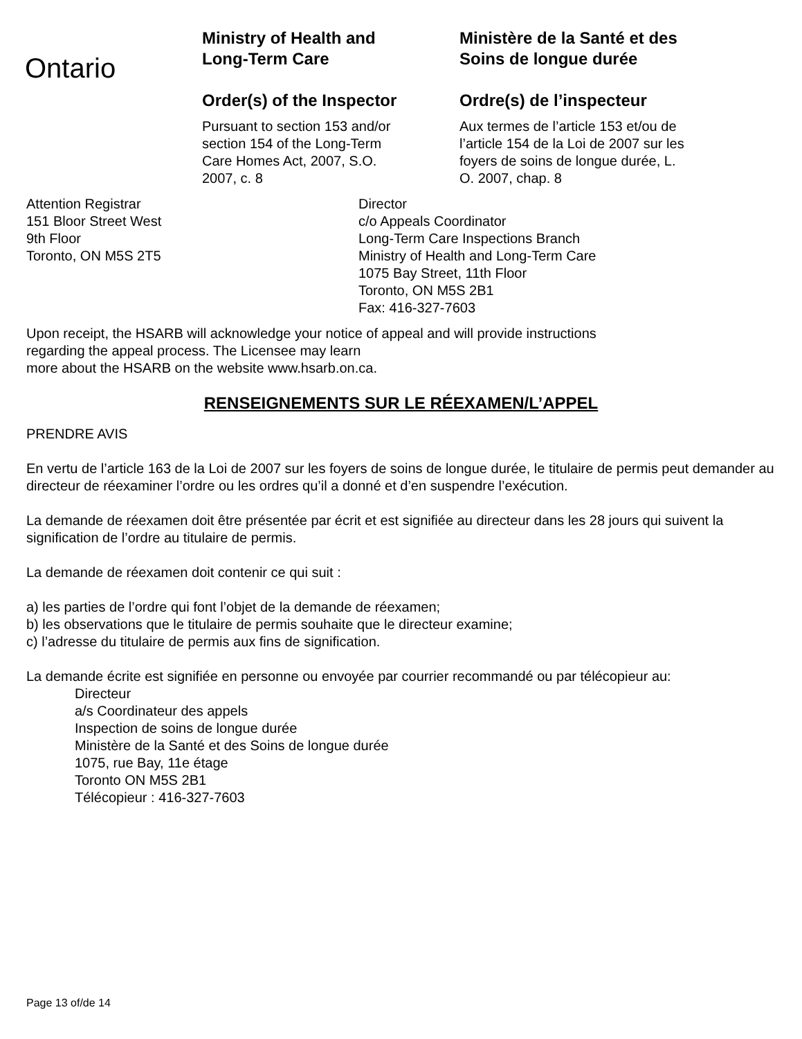Ontario
Ministry of Health and
Long-Term Care
Order(s) of the Inspector
Pursuant to section 153 and/or
section 154 of the Long-Term
Care Homes Act, 2007, S.O.
2007, c. 8
Ministère de la Santé et des
Soins de longue durée
Ordre(s) de l’inspecteur
Aux termes de l’article 153 et/ou de
l’article 154 de la Loi de 2007 sur les
foyers de soins de longue durée, L.
O. 2007, chap. 8
Attention Registrar
151 Bloor Street West
9th Floor
Toronto, ON M5S 2T5
Director
c/o Appeals Coordinator
Long-Term Care Inspections Branch
Ministry of Health and Long-Term Care
1075 Bay Street, 11th Floor
Toronto, ON M5S 2B1
Fax: 416-327-7603
Upon receipt, the HSARB will acknowledge your notice of appeal and will provide instructions
regarding the appeal process. The Licensee may learn
more about the HSARB on the website www.hsarb.on.ca.
RENSEIGNEMENTS SUR LE RÉEXAMEN/L’APPEL
PRENDRE AVIS
En vertu de l’article 163 de la Loi de 2007 sur les foyers de soins de longue durée, le titulaire de permis peut demander au directeur de réexaminer l’ordre ou les ordres qu’il a donné et d’en suspendre l’exécution.
La demande de réexamen doit être présentée par écrit et est signifiée au directeur dans les 28 jours qui suivent la signification de l’ordre au titulaire de permis.
La demande de réexamen doit contenir ce qui suit :
a) les parties de l’ordre qui font l’objet de la demande de réexamen;
b) les observations que le titulaire de permis souhaite que le directeur examine;
c) l’adresse du titulaire de permis aux fins de signification.
La demande écrite est signifiée en personne ou envoyée par courrier recommandé ou par télécopieur au:
Directeur
a/s Coordinateur des appels
Inspection de soins de longue durée
Ministère de la Santé et des Soins de longue durée
1075, rue Bay, 11e étage
Toronto ON M5S 2B1
Télécopieur : 416-327-7603
Page 13 of/de 14